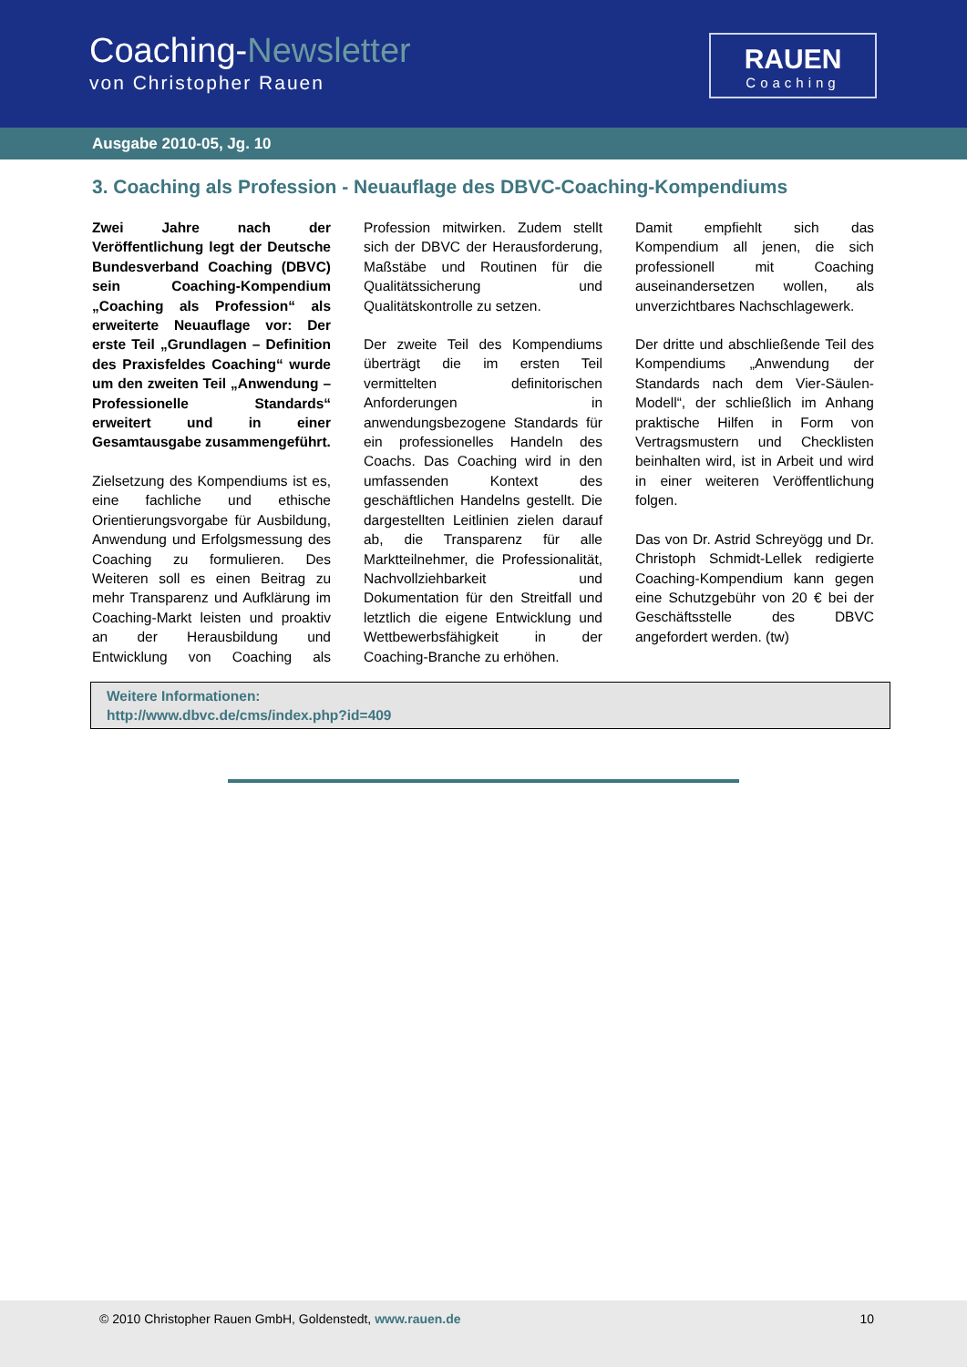Coaching-Newsletter
von Christopher Rauen
RAUEN
Coaching
Ausgabe 2010-05, Jg. 10
3. Coaching als Profession - Neuauflage des DBVC-Coaching-Kompendiums
Zwei Jahre nach der Veröffentlichung legt der Deutsche Bundesverband Coaching (DBVC) sein Coaching-Kompendium „Coaching als Profession“ als erweiterte Neuauflage vor: Der erste Teil „Grundlagen – Definition des Praxisfeldes Coaching“ wurde um den zweiten Teil „Anwendung – Professionelle Standards“ erweitert und in einer Gesamtausgabe zusammengeführt.
Zielsetzung des Kompendiums ist es, eine fachliche und ethische Orientierungsvorgabe für Ausbildung, Anwendung und Erfolgsmessung des Coaching zu formulieren. Des Weiteren soll es einen Beitrag zu mehr Transparenz und Aufklärung im Coaching-Markt leisten und proaktiv an der Herausbildung und Entwicklung von Coaching als Profession mitwirken. Zudem stellt sich der DBVC der Herausforderung, Maßstäbe und Routinen für die Qualitätssicherung und Qualitätskontrolle zu setzen.
Der zweite Teil des Kompendiums überträgt die im ersten Teil vermittelten definitorischen Anforderungen in anwendungsbezogene Standards für ein professionelles Handeln des Coachs. Das Coaching wird in den umfassenden Kontext des geschäftlichen Handelns gestellt. Die dargestellten Leitlinien zielen darauf ab, die Transparenz für alle Marktteilnehmer, die Professionalität, Nachvollziehbarkeit und Dokumentation für den Streitfall und letztlich die eigene Entwicklung und Wettbewerbsfähigkeit in der Coaching-Branche zu erhöhen.
Damit empfiehlt sich das Kompendium all jenen, die sich professionell mit Coaching auseinandersetzen wollen, als unverzichtbares Nachschlagewerk.
Der dritte und abschließende Teil des Kompendiums „Anwendung der Standards nach dem Vier-Säulen-Modell“, der schließlich im Anhang praktische Hilfen in Form von Vertragsmustern und Checklisten beinhalten wird, ist in Arbeit und wird in einer weiteren Veröffentlichung folgen.
Das von Dr. Astrid Schreyögg und Dr. Christoph Schmidt-Lellek redigierte Coaching-Kompendium kann gegen eine Schutzgebühr von 20 € bei der Geschäftsstelle des DBVC angefordert werden. (tw)
Weitere Informationen:
http://www.dbvc.de/cms/index.php?id=409
© 2010 Christopher Rauen GmbH, Goldenstedt, www.rauen.de 10